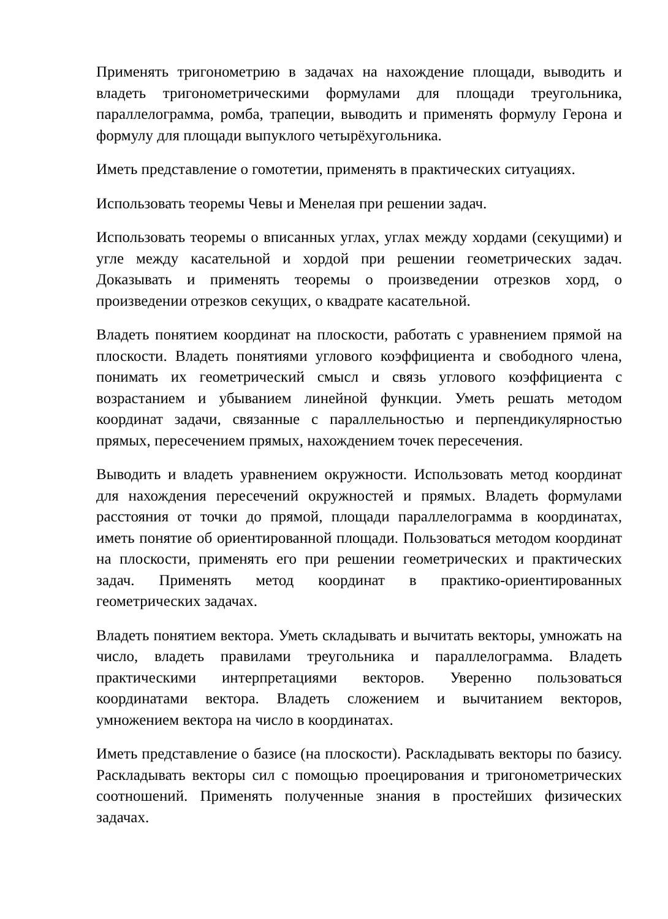Применять тригонометрию в задачах на нахождение площади, выводить и владеть тригонометрическими формулами для площади треугольника, параллелограмма, ромба, трапеции, выводить и применять формулу Герона и формулу для площади выпуклого четырёхугольника.
Иметь представление о гомотетии, применять в практических ситуациях.
Использовать теоремы Чевы и Менелая при решении задач.
Использовать теоремы о вписанных углах, углах между хордами (секущими) и угле между касательной и хордой при решении геометрических задач. Доказывать и применять теоремы о произведении отрезков хорд, о произведении отрезков секущих, о квадрате касательной.
Владеть понятием координат на плоскости, работать с уравнением прямой на плоскости. Владеть понятиями углового коэффициента и свободного члена, понимать их геометрический смысл и связь углового коэффициента с возрастанием и убыванием линейной функции. Уметь решать методом координат задачи, связанные с параллельностью и перпендикулярностью прямых, пересечением прямых, нахождением точек пересечения.
Выводить и владеть уравнением окружности. Использовать метод координат для нахождения пересечений окружностей и прямых. Владеть формулами расстояния от точки до прямой, площади параллелограмма в координатах, иметь понятие об ориентированной площади. Пользоваться методом координат на плоскости, применять его при решении геометрических и практических задач. Применять метод координат в практико-ориентированных геометрических задачах.
Владеть понятием вектора. Уметь складывать и вычитать векторы, умножать на число, владеть правилами треугольника и параллелограмма. Владеть практическими интерпретациями векторов. Уверенно пользоваться координатами вектора. Владеть сложением и вычитанием векторов, умножением вектора на число в координатах.
Иметь представление о базисе (на плоскости). Раскладывать векторы по базису. Раскладывать векторы сил с помощью проецирования и тригонометрических соотношений. Применять полученные знания в простейших физических задачах.